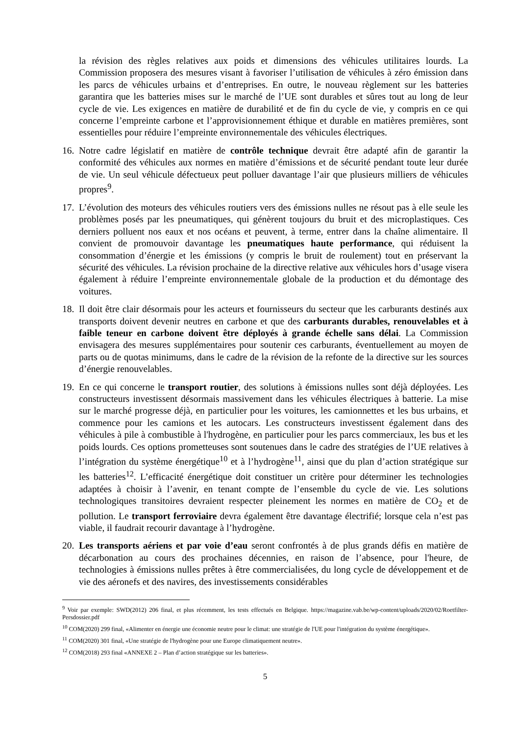la révision des règles relatives aux poids et dimensions des véhicules utilitaires lourds. La Commission proposera des mesures visant à favoriser l’utilisation de véhicules à zéro émission dans les parcs de véhicules urbains et d’entreprises. En outre, le nouveau règlement sur les batteries garantira que les batteries mises sur le marché de l’UE sont durables et sûres tout au long de leur cycle de vie. Les exigences en matière de durabilité et de fin du cycle de vie, y compris en ce qui concerne l’empreinte carbone et l’approvisionnement éthique et durable en matières premières, sont essentielles pour réduire l’empreinte environnementale des véhicules électriques.
16.
Notre cadre législatif en matière de contrôle technique devrait être adapté afin de garantir la conformité des véhicules aux normes en matière d’émissions et de sécurité pendant toute leur durée de vie. Un seul véhicule défectueux peut polluer davantage l’air que plusieurs milliers de véhicules propres<sup>9</sup>.
17.
L’évolution des moteurs des véhicules routiers vers des émissions nulles ne résout pas à elle seule les problèmes posés par les pneumatiques, qui génèrent toujours du bruit et des microplastiques. Ces derniers polluent nos eaux et nos océans et peuvent, à terme, entrer dans la chaîne alimentaire. Il convient de promouvoir davantage les pneumatiques haute performance, qui réduisent la consommation d’énergie et les émissions (y compris le bruit de roulement) tout en préservant la sécurité des véhicules. La révision prochaine de la directive relative aux véhicules hors d’usage visera également à réduire l’empreinte environnementale globale de la production et du démontage des voitures.
18.
Il doit être clair désormais pour les acteurs et fournisseurs du secteur que les carburants destinés aux transports doivent devenir neutres en carbone et que des carburants durables, renouvelables et à faible teneur en carbone doivent être déployés à grande échelle sans délai. La Commission envisagera des mesures supplémentaires pour soutenir ces carburants, éventuellement au moyen de parts ou de quotas minimums, dans le cadre de la révision de la refonte de la directive sur les sources d’énergie renouvelables.
19.
En ce qui concerne le transport routier, des solutions à émissions nulles sont déjà déployées. Les constructeurs investissent désormais massivement dans les véhicules électriques à batterie. La mise sur le marché progresse déjà, en particulier pour les voitures, les camionnettes et les bus urbains, et commence pour les camions et les autocars. Les constructeurs investissent également dans des véhicules à pile à combustible à l'hydrogène, en particulier pour les parcs commerciaux, les bus et les poids lourds. Ces options prometteuses sont soutenues dans le cadre des stratégies de l’UE relatives à l’intégration du système énergétique<sup>10</sup> et à l’hydrogène<sup>11</sup>, ainsi que du plan d’action stratégique sur les batteries<sup>12</sup>. L’efficacité énergétique doit constituer un critère pour déterminer les technologies adaptées à choisir à l’avenir, en tenant compte de l’ensemble du cycle de vie. Les solutions technologiques transitoires devraient respecter pleinement les normes en matière de CO<sub>2</sub> et de pollution. Le transport ferroviaire devra également être davantage électrifié; lorsque cela n’est pas viable, il faudrait recourir davantage à l’hydrogène.
20.
Les transports aériens et par voie d’eau seront confrontés à de plus grands défis en matière de décarbonation au cours des prochaines décennies, en raison de l’absence, pour l'heure, de technologies à émissions nulles prêtes à être commercialisées, du long cycle de développement et de vie des aéronefs et des navires, des investissements considérables
<sup>9</sup> Voir par exemple: SWD(2012) 206 final, et plus récemment, les tests effectués en Belgique. https://magazine.vab.be/wp-content/uploads/2020/02/Roetfilter-Persdossier.pdf
<sup>10</sup> COM(2020) 299 final, «Alimenter en énergie une économie neutre pour le climat: une stratégie de l'UE pour l'intégration du système énergétique».
<sup>11</sup> COM(2020) 301 final, «Une stratégie de l'hydrogène pour une Europe climatiquement neutre».
<sup>12</sup> COM(2018) 293 final «ANNEXE 2 – Plan d’action stratégique sur les batteries».
5